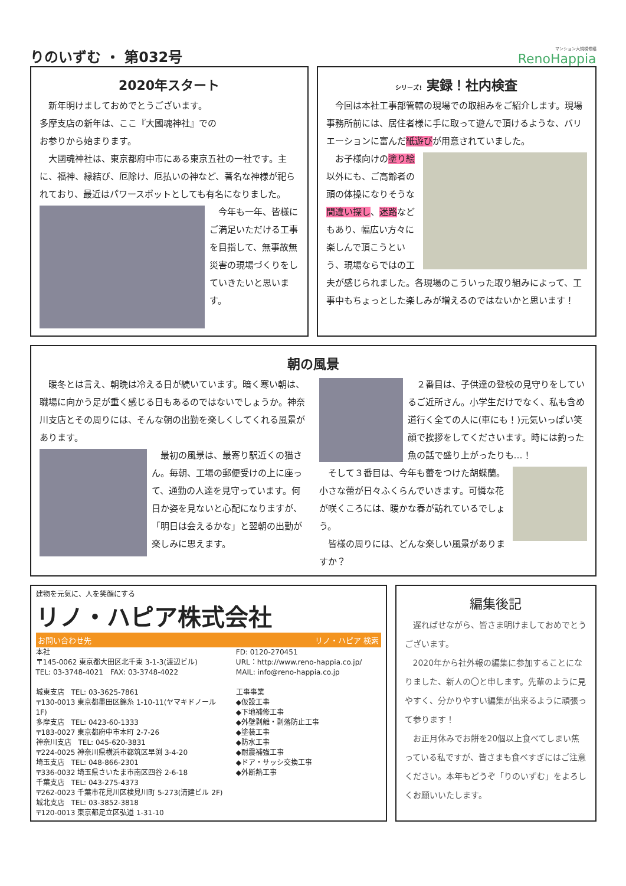りのいずむ ・ 第032号
マンション大規模修繕
RenoHappia
2020年スタート
　新年明けましておめでとうございます。
多摩支店の新年は、ここ『大國魂神社』での
お参りから始まります。
　大國魂神社は、東京都府中市にある東京五社の一社です。主に、福神、縁結び、厄除け、厄払いの神など、著名な神様が祀られており、最近はパワースポットとしても有名になりました。
　今年も一年、皆様にご満足いただける工事を目指して、無事故無災害の現場づくりをしていきたいと思います。
シリーズ! 実録！社内検査
　今回は本社工事部管轄の現場での取組みをご紹介します。現場事務所前には、居住者様に手に取って遊んで頂けるような、バリエーションに富んだ紙遊びが用意されていました。
　お子様向けの塗り絵以外にも、ご高齢者の頭の体操になりそうな間違い探し、迷路などもあり、幅広い方々に楽しんで頂こうという、現場ならではの工夫が感じられました。各現場のこういった取り組みによって、工事中もちょっとした楽しみが増えるのではないかと思います！
朝の風景
　暖冬とは言え、朝晩は冷える日が続いています。暗く寒い朝は、職場に向かう足が重く感じる日もあるのではないでしょうか。神奈川支店とその周りには、そんな朝の出勤を楽しくしてくれる風景があります。
　最初の風景は、最寄り駅近くの猫さん。毎朝、工場の郵便受けの上に座って、通勤の人達を見守っています。何日か姿を見ないと心配になりますが、「明日は会えるかな」と翌朝の出勤が楽しみに思えます。
　２番目は、子供達の登校の見守りをしているご近所さん。小学生だけでなく、私も含め道行く全ての人に(車にも！)元気いっぱい笑顔で挨拶をしてくださいます。時には釣った魚の話で盛り上がったりも…！
　そして３番目は、今年も蕾をつけた胡蝶蘭。小さな蕾が日々ふくらんでいきます。可憐な花が咲くころには、暖かな春が訪れているでしょう。
　皆様の周りには、どんな楽しい風景がありますか？
建物を元気に、人を笑顔にする
リノ・ハピア株式会社
お問い合わせ先 リノ・ハピア 検索
本社
〒145-0062 東京都大田区北千束 3-1-3(渡辺ビル)
TEL: 03-3748-4021　FAX: 03-3748-4022
城東支店　TEL: 03-3625-7861
〒130-0013 東京都墨田区錦糸 1-10-11(ヤマキドノール 1F)
多摩支店　TEL: 0423-60-1333
〒183-0027 東京都府中市本町 2-7-26
神奈川支店　TEL: 045-620-3831
〒224-0025 神奈川県横浜市都筑区早渕 3-4-20
埼玉支店　TEL: 048-866-2301
〒336-0032 埼玉県さいたま市南区四谷 2-6-18
千葉支店　TEL: 043-275-4373
〒262-0023 千葉市花見川区検見川町 5-273(清建ビル 2F)
城北支店　TEL: 03-3852-3818
〒120-0013 東京都足立区弘道 1-31-10
FD: 0120-270451
URL：http://www.reno-happia.co.jp/
MAIL: info@reno-happia.co.jp
工事事業
◆仮設工事
◆下地補修工事
◆外壁剥離・剥落防止工事
◆塗装工事
◆防水工事
◆耐震補強工事
◆ドア・サッシ交換工事
◆外断熱工事
編集後記
　遅ればせながら、皆さま明けましておめでとうございます。
　2020年から社外報の編集に参加することになりました、新人の〇と申します。先輩のように見やすく、分かりやすい編集が出来るように頑張って参ります！
　お正月休みでお餅を20個以上食べてしまい焦っている私ですが、皆さまも食べすぎにはご注意ください。本年もどうぞ「りのいずむ」をよろしくお願いいたします。